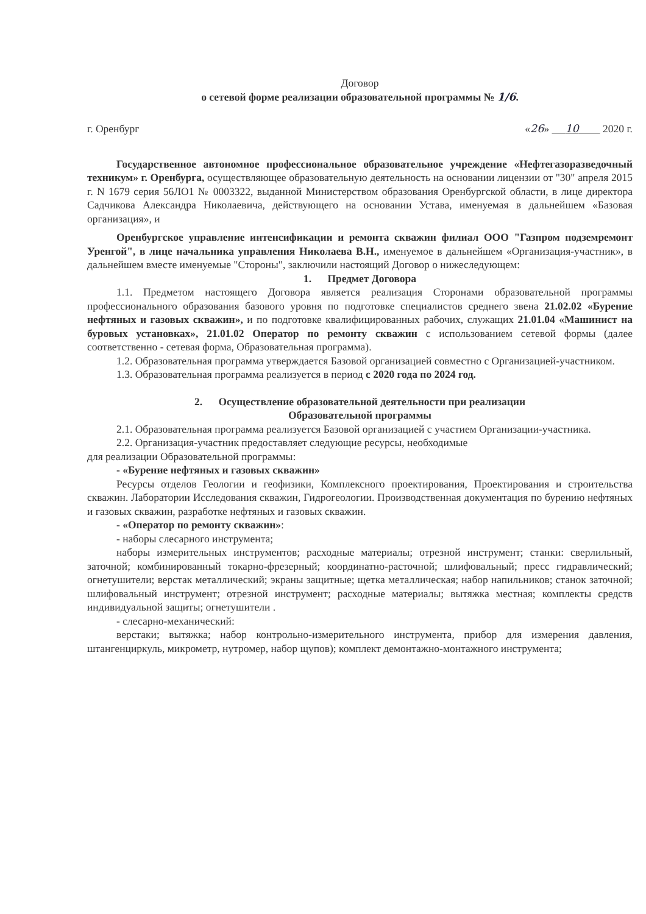Договор
о сетевой форме реализации образовательной программы № 1/6.
г. Оренбург «26» 10 2020 г.
Государственное автономное профессиональное образовательное учреждение «Нефтегазоразведочный техникум» г. Оренбурга, осуществляющее образовательную деятельность на основании лицензии от "30" апреля 2015 г. N 1679 серия 56ЛО1 № 0003322, выданной Министерством образования Оренбургской области, в лице директора Садчикова Александра Николаевича, действующего на основании Устава, именуемая в дальнейшем «Базовая организация», и
Оренбургское управление интенсификации и ремонта скважин филиал ООО "Газпром подземремонт Уренгой", в лице начальника управления Николаева В.Н., именуемое в дальнейшем «Организация-участник», в дальнейшем вместе именуемые "Стороны", заключили настоящий Договор о нижеследующем:
1. Предмет Договора
1.1. Предметом настоящего Договора является реализация Сторонами образовательной программы профессионального образования базового уровня по подготовке специалистов среднего звена 21.02.02 «Бурение нефтяных и газовых скважин», и по подготовке квалифицированных рабочих, служащих 21.01.04 «Машинист на буровых установках», 21.01.02 Оператор по ремонту скважин с использованием сетевой формы (далее соответственно - сетевая форма, Образовательная программа).
1.2. Образовательная программа утверждается Базовой организацией совместно с Организацией-участником.
1.3. Образовательная программа реализуется в период с 2020 года по 2024 год.
2. Осуществление образовательной деятельности при реализации
Образовательной программы
2.1. Образовательная программа реализуется Базовой организацией с участием Организации-участника.
2.2. Организация-участник предоставляет следующие ресурсы, необходимые
для реализации Образовательной программы:
- «Бурение нефтяных и газовых скважин»
Ресурсы отделов Геологии и геофизики, Комплексного проектирования, Проектирования и строительства скважин. Лаборатории Исследования скважин, Гидрогеологии. Производственная документация по бурению нефтяных и газовых скважин, разработке нефтяных и газовых скважин.
- «Оператор по ремонту скважин»:
- наборы слесарного инструмента;
наборы измерительных инструментов; расходные материалы; отрезной инструмент; станки: сверлильный, заточной; комбинированный токарно-фрезерный; координатно-расточной; шлифовальный; пресс гидравлический; огнетушители; верстак металлический; экраны защитные; щетка металлическая; набор напильников; станок заточной; шлифовальный инструмент; отрезной инструмент; расходные материалы; вытяжка местная; комплекты средств индивидуальной защиты; огнетушители .
- слесарно-механический:
верстаки; вытяжка; набор контрольно-измерительного инструмента, прибор для измерения давления, штангенциркуль, микрометр, нутромер, набор щупов); комплект демонтажно-монтажного инструмента;